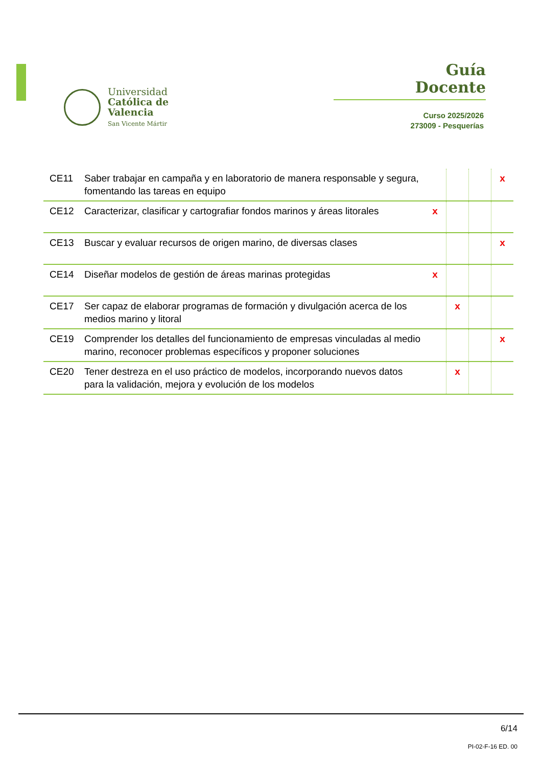Universidad
Católica de
Valencia
San Vicente Mártir
Guía
Docente
Curso 2025/2026
273009 - Pesquerías
| CE11 | Saber trabajar en campaña y en laboratorio de manera responsable y segura, fomentando las tareas en equipo | | | | x |
| CE12 | Caracterizar, clasificar y cartografiar fondos marinos y áreas litorales | x | | | |
| CE13 | Buscar y evaluar recursos de origen marino, de diversas clases | | | | x |
| CE14 | Diseñar modelos de gestión de áreas marinas protegidas | x | | | |
| CE17 | Ser capaz de elaborar programas de formación y divulgación acerca de los medios marino y litoral | | x | | |
| CE19 | Comprender los detalles del funcionamiento de empresas vinculadas al medio marino, reconocer problemas específicos y proponer soluciones | | | | x |
| CE20 | Tener destreza en el uso práctico de modelos, incorporando nuevos datos para la validación, mejora y evolución de los modelos | | x | | |
6/14
PI-02-F-16 ED. 00